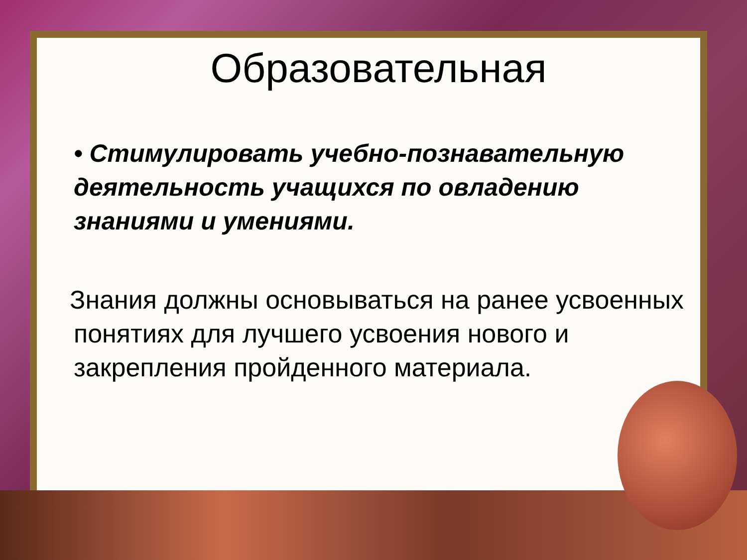Образовательная
• Стимулировать учебно-познавательную деятельность учащихся по овладению знаниями и умениями.
Знания должны основываться на ранее усвоенных понятиях для лучшего усвоения нового и закрепления пройденного материала.